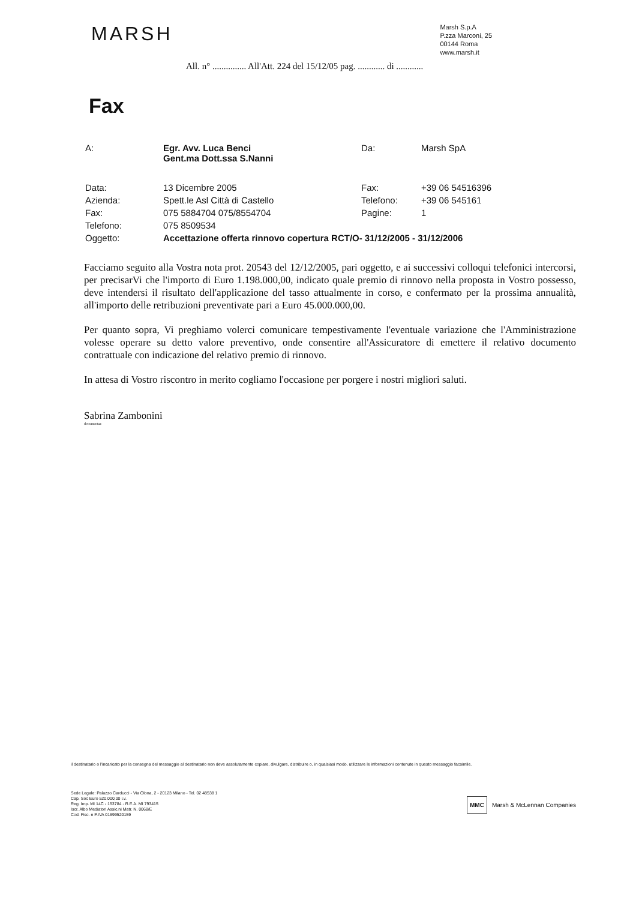MARSH
Marsh S.p.A
P.zza Marconi, 25
00144 Roma
www.marsh.it
All. n° ............... All'Att. 224 del 15/12/05 pag. ............ di ............
Fax
| A: | Egr. Avv. Luca Benci Gent.ma Dott.ssa S.Nanni | Da: | Marsh SpA |
| Data: | 13 Dicembre 2005 | Fax: | +39 06 54516396 |
| Azienda: | Spett.le Asl Città di Castello | Telefono: | +39 06 545161 |
| Fax: | 075 5884704 075/8554704 | Pagine: | 1 |
| Telefono: | 075 8509534 | | |
| Oggetto: | Accettazione offerta rinnovo copertura RCT/O- 31/12/2005 - 31/12/2006 | | |
Facciamo seguito alla Vostra nota prot. 20543 del 12/12/2005, pari oggetto, e ai successivi colloqui telefonici intercorsi, per precisarVi che l'importo di Euro 1.198.000,00, indicato quale premio di rinnovo nella proposta in Vostro possesso, deve intendersi il risultato dell'applicazione del tasso attualmente in corso, e confermato per la prossima annualità, all'importo delle retribuzioni preventivate pari a Euro 45.000.000,00.
Per quanto sopra, Vi preghiamo volerci comunicare tempestivamente l'eventuale variazione che l'Amministrazione volesse operare su detto valore preventivo, onde consentire all'Assicuratore di emettere il relativo documento contrattuale con indicazione del relativo premio di rinnovo.
In attesa di Vostro riscontro in merito cogliamo l'occasione per porgere i nostri migliori saluti.
Sabrina Zambonini
documentaz
il destinatario o l'incaricato per la consegna del messaggio al destinatario non deve assolutamente copiare, divulgare, distribuire o, in qualsiasi modo, utilizzare le informazioni contenute in questo messaggio facsimile.
Sede Legale: Palazzo Carducci - Via Olona, 2 - 20123 Milano - Tel. 02 48538 1
Cap. Soc Euro 520.000,00 i.v.
Reg. Imp. MI 14C - 153784 - R.E.A. MI 793415
Iscr. Albo Mediatori Assic.ni Matr. N. 0068/E
Cod. Fisc. e P.IVA 01699520159
MMC Marsh & McLennan Companies